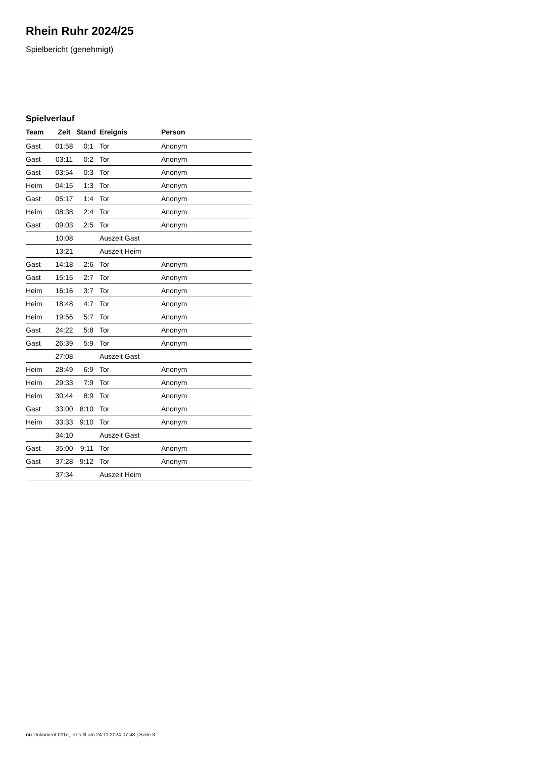Rhein Ruhr 2024/25
Spielbericht (genehmigt)
Spielverlauf
| Team | Zeit | Stand | Ereignis | Person |
| --- | --- | --- | --- | --- |
| Gast | 01:58 | 0:1 | Tor | Anonym |
| Gast | 03:11 | 0:2 | Tor | Anonym |
| Gast | 03:54 | 0:3 | Tor | Anonym |
| Heim | 04:15 | 1:3 | Tor | Anonym |
| Gast | 05:17 | 1:4 | Tor | Anonym |
| Heim | 08:38 | 2:4 | Tor | Anonym |
| Gast | 09:03 | 2:5 | Tor | Anonym |
| | 10:08 | | Auszeit Gast | |
| | 13:21 | | Auszeit Heim | |
| Gast | 14:18 | 2:6 | Tor | Anonym |
| Gast | 15:15 | 2:7 | Tor | Anonym |
| Heim | 16:16 | 3:7 | Tor | Anonym |
| Heim | 18:48 | 4:7 | Tor | Anonym |
| Heim | 19:56 | 5:7 | Tor | Anonym |
| Gast | 24:22 | 5:8 | Tor | Anonym |
| Gast | 26:39 | 5:9 | Tor | Anonym |
| | 27:08 | | Auszeit Gast | |
| Heim | 28:49 | 6:9 | Tor | Anonym |
| Heim | 29:33 | 7:9 | Tor | Anonym |
| Heim | 30:44 | 8:9 | Tor | Anonym |
| Gast | 33:00 | 8:10 | Tor | Anonym |
| Heim | 33:33 | 9:10 | Tor | Anonym |
| | 34:10 | | Auszeit Gast | |
| Gast | 35:00 | 9:11 | Tor | Anonym |
| Gast | 37:28 | 9:12 | Tor | Anonym |
| | 37:34 | | Auszeit Heim | |
nu.Dokument 011e, erstellt am 24.11.2024 07:48 | Seite 3